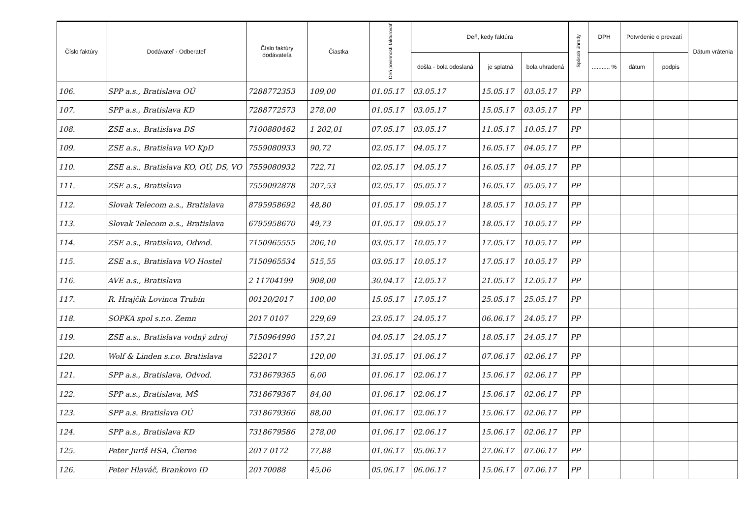| Číslo faktúry | Dodávateľ - Odberateľ | Číslo faktúry dodávateľa | Čiastka | Deň povinnosti fakturovať | Deň, kedy faktúra | | | Spôsob úhrady | DPH | Potvrdenie o prevzatí | | Dátum vrátenia |
| --- | --- | --- | --- | --- | --- | --- | --- | --- | --- | --- | --- | --- |
| | | | | | došla - bola odoslaná | je splatná | bola uhradená | | ........... % | dátum | podpis | |
| 106. | SPP a.s., Bratislava OÚ | 7288772353 | 109,00 | 01.05.17 | 03.05.17 | 15.05.17 | 03.05.17 | PP | | | | |
| 107. | SPP a.s., Bratislava KD | 7288772573 | 278,00 | 01.05.17 | 03.05.17 | 15.05.17 | 03.05.17 | PP | | | | |
| 108. | ZSE a.s., Bratislava DS | 7100880462 | 1 202,01 | 07.05.17 | 03.05.17 | 11.05.17 | 10.05.17 | PP | | | | |
| 109. | ZSE a.s., Bratislava VO KpD | 7559080933 | 90,72 | 02.05.17 | 04.05.17 | 16.05.17 | 04.05.17 | PP | | | | |
| 110. | ZSE a.s., Bratislava KO, OÚ, DS, VO | 7559080932 | 722,71 | 02.05.17 | 04.05.17 | 16.05.17 | 04.05.17 | PP | | | | |
| 111. | ZSE a.s., Bratislava | 7559092878 | 207,53 | 02.05.17 | 05.05.17 | 16.05.17 | 05.05.17 | PP | | | | |
| 112. | Slovak Telecom a.s., Bratislava | 8795958692 | 48,80 | 01.05.17 | 09.05.17 | 18.05.17 | 10.05.17 | PP | | | | |
| 113. | Slovak Telecom a.s., Bratislava | 6795958670 | 49,73 | 01.05.17 | 09.05.17 | 18.05.17 | 10.05.17 | PP | | | | |
| 114. | ZSE a.s., Bratislava, Odvod. | 7150965555 | 206,10 | 03.05.17 | 10.05.17 | 17.05.17 | 10.05.17 | PP | | | | |
| 115. | ZSE a.s., Bratislava VO Hostel | 7150965534 | 515,55 | 03.05.17 | 10.05.17 | 17.05.17 | 10.05.17 | PP | | | | |
| 116. | AVE a.s., Bratislava | 2 11704199 | 908,00 | 30.04.17 | 12.05.17 | 21.05.17 | 12.05.17 | PP | | | | |
| 117. | R. Hrajčík Lovinca Trubín | 00120/2017 | 100,00 | 15.05.17 | 17.05.17 | 25.05.17 | 25.05.17 | PP | | | | |
| 118. | SOPKA spol s.r.o. Zemn | 2017 0107 | 229,69 | 23.05.17 | 24.05.17 | 06.06.17 | 24.05.17 | PP | | | | |
| 119. | ZSE a.s., Bratislava vodný zdroj | 7150964990 | 157,21 | 04.05.17 | 24.05.17 | 18.05.17 | 24.05.17 | PP | | | | |
| 120. | Wolf & Linden s.r.o. Bratislava | 522017 | 120,00 | 31.05.17 | 01.06.17 | 07.06.17 | 02.06.17 | PP | | | | |
| 121. | SPP a.s., Bratislava, Odvod. | 7318679365 | 6,00 | 01.06.17 | 02.06.17 | 15.06.17 | 02.06.17 | PP | | | | |
| 122. | SPP a.s., Bratislava, MŠ | 7318679367 | 84,00 | 01.06.17 | 02.06.17 | 15.06.17 | 02.06.17 | PP | | | | |
| 123. | SPP a.s. Bratislava OÚ | 7318679366 | 88,00 | 01.06.17 | 02.06.17 | 15.06.17 | 02.06.17 | PP | | | | |
| 124. | SPP a.s., Bratislava KD | 7318679586 | 278,00 | 01.06.17 | 02.06.17 | 15.06.17 | 02.06.17 | PP | | | | |
| 125. | Peter Juriš HSA, Čierne | 2017 0172 | 77,88 | 01.06.17 | 05.06.17 | 27.06.17 | 07.06.17 | PP | | | | |
| 126. | Peter Hlaváč, Brankovo ID | 20170088 | 45,06 | 05.06.17 | 06.06.17 | 15.06.17 | 07.06.17 | PP | | | | |